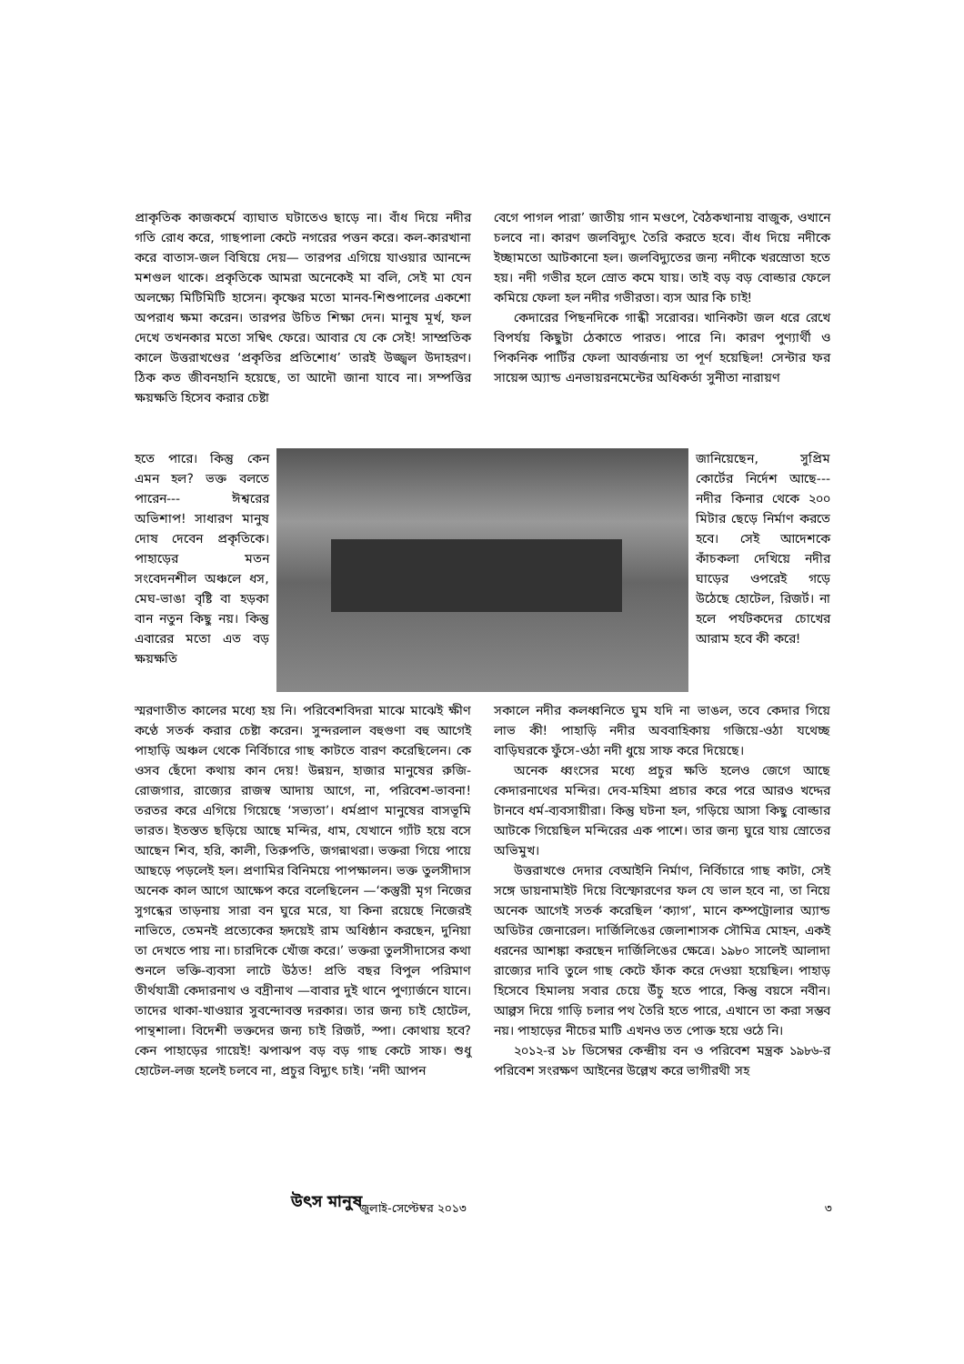প্রাকৃতিক কাজকর্মে ব্যাঘাত ঘটাতেও ছাড়ে না। বাঁধ দিয়ে নদীর গতি রোধ করে, গাছপালা কেটে নগরের পত্তন করে। কল-কারখানা করে বাতাস-জল বিষিয়ে দেয়— তারপর এগিয়ে যাওয়ার আনন্দে মশগুল থাকে। প্রকৃতিকে আমরা অনেকেই মা বলি, সেই মা যেন অলক্ষ্যে মিটিমিটি হাসেন। কৃষ্ণের মতো মানব-শিশুপালের একশো অপরাধ ক্ষমা করেন। তারপর উচিত শিক্ষা দেন। মানুষ মূর্খ, ফল দেখে তখনকার মতো সম্বিৎ ফেরে। আবার যে কে সেই! সাম্প্রতিক কালে উত্তরাখণ্ডের ‘প্রকৃতির প্রতিশোধ’ তারই উজ্জ্বল উদাহরণ। ঠিক কত জীবনহানি হয়েছে, তা আদৌ জানা যাবে না। সম্পত্তির ক্ষয়ক্ষতি হিসেব করার চেষ্টা
বেগে পাগল পারা’ জাতীয় গান মণ্ডপে, বৈঠকখানায় বাজুক, ওখানে চলবে না। কারণ জলবিদ্যুৎ তৈরি করতে হবে। বাঁধ দিয়ে নদীকে ইচ্ছামতো আটকানো হল। জলবিদ্যুতের জন্য নদীকে খরস্রোতা হতে হয়। নদী গভীর হলে স্রোত কমে যায়। তাই বড় বড় বোল্ডার ফেলে কমিয়ে ফেলা হল নদীর গভীরতা। ব্যস আর কি চাই!
কেদারের পিছনদিকে গান্ধী সরোবর। খানিকটা জল ধরে রেখে বিপর্যয় কিছুটা ঠেকাতে পারত। পারে নি। কারণ পুণ্যার্থী ও পিকনিক পার্টির ফেলা আবর্জনায় তা পূর্ণ হয়েছিল! সেন্টার ফর সায়েন্স অ্যান্ড এনভায়রনমেন্টের অধিকর্তা সুনীতা নারায়ণ
হতে পারে। কিন্তু কেন এমন হল? ভক্ত বলতে পারেন--- ঈশ্বরের অভিশাপ! সাধারণ মানুষ দোষ দেবেন প্রকৃতিকে। পাহাড়ের মতন সংবেদনশীল অঞ্চলে ধস, মেঘ-ভাঙা বৃষ্টি বা হড়কা বান নতুন কিছু নয়। কিন্তু এবারের মতো এত বড় ক্ষয়ক্ষতি
জানিয়েছেন, সুপ্রিম কোর্টের নির্দেশ আছে---নদীর কিনার থেকে ২০০ মিটার ছেড়ে নির্মাণ করতে হবে। সেই আদেশকে কাঁচকলা দেখিয়ে নদীর ঘাড়ের ওপরেই গড়ে উঠেছে হোটেল, রিজর্ট। না হলে পর্যটকদের চোখের আরাম হবে কী করে!
স্মরণাতীত কালের মধ্যে হয় নি। পরিবেশবিদরা মাঝে মাঝেই ক্ষীণ কণ্ঠে সতর্ক করার চেষ্টা করেন। সুন্দরলাল বহুগুণা বহু আগেই পাহাড়ি অঞ্চল থেকে নির্বিচারে গাছ কাটতে বারণ করেছিলেন। কে ওসব ছেঁদো কথায় কান দেয়! উন্নয়ন, হাজার মানুষের রুজি-রোজগার, রাজ্যের রাজস্ব আদায় আগে, না, পরিবেশ-ভাবনা! তরতর করে এগিয়ে গিয়েছে ‘সভ্যতা’। ধর্মপ্রাণ মানুষের বাসভূমি ভারত। ইতস্তত ছড়িয়ে আছে মন্দির, ধাম, যেখানে গ্যাঁট হয়ে বসে আছেন শিব, হরি, কালী, তিরুপতি, জগন্নাথরা। ভক্তরা গিয়ে পায়ে আছড়ে পড়লেই হল। প্রণামির বিনিময়ে পাপক্ষালন। ভক্ত তুলসীদাস অনেক কাল আগে আক্ষেপ করে বলেছিলেন —‘কস্তুরী মৃগ নিজের সুগন্ধের তাড়নায় সারা বন ঘুরে মরে, যা কিনা রয়েছে নিজেরই নাভিতে, তেমনই প্রত্যেকের হৃদয়েই রাম অধিষ্ঠান করছেন, দুনিয়া তা দেখতে পায় না। চারদিকে খোঁজ করে।’ ভক্তরা তুলসীদাসের কথা শুনলে ভক্তি-ব্যবসা লাটে উঠত! প্রতি বছর বিপুল পরিমাণ তীর্থযাত্রী কেদারনাথ ও বদ্রীনাথ —বাবার দুই থানে পুণ্যার্জনে যানে। তাদের থাকা-খাওয়ার সুবন্দোবস্ত দরকার। তার জন্য চাই হোটেল, পান্থশালা। বিদেশী ভক্তদের জন্য চাই রিজর্ট, স্পা। কোথায় হবে? কেন পাহাড়ের গায়েই! ঝপাঝপ বড় বড় গাছ কেটে সাফ। শুধু হোটেল-লজ হলেই চলবে না, প্রচুর বিদ্যুৎ চাই। ‘নদী আপন
সকালে নদীর কলধ্বনিতে ঘুম যদি না ভাঙল, তবে কেদার গিয়ে লাভ কী! পাহাড়ি নদীর অববাহিকায় গজিয়ে-ওঠা যথেচ্ছ বাড়িঘরকে ফুঁসে-ওঠা নদী ধুয়ে সাফ করে দিয়েছে।
অনেক ধ্বংসের মধ্যে প্রচুর ক্ষতি হলেও জেগে আছে কেদারনাথের মন্দির। দেব-মহিমা প্রচার করে পরে আরও খদ্দের টানবে ধর্ম-ব্যবসায়ীরা। কিন্তু ঘটনা হল, গড়িয়ে আসা কিছু বোল্ডার আটকে গিয়েছিল মন্দিরের এক পাশে। তার জন্য ঘুরে যায় স্রোতের অভিমুখ।
উত্তরাখণ্ডে দেদার বেআইনি নির্মাণ, নির্বিচারে গাছ কাটা, সেই সঙ্গে ডায়নামাইট দিয়ে বিস্ফোরণের ফল যে ভাল হবে না, তা নিয়ে অনেক আগেই সতর্ক করেছিল ‘ক্যাগ’, মানে কম্পট্রোলার অ্যান্ড অডিটর জেনারেল। দার্জিলিঙের জেলাশাসক সৌমিত্র মোহন, একই ধরনের আশঙ্কা করছেন দার্জিলিঙের ক্ষেত্রে। ১৯৮০ সালেই আলাদা রাজ্যের দাবি তুলে গাছ কেটে ফাঁক করে দেওয়া হয়েছিল। পাহাড় হিসেবে হিমালয় সবার চেয়ে উঁচু হতে পারে, কিন্তু বয়সে নবীন। আল্পস দিয়ে গাড়ি চলার পথ তৈরি হতে পারে, এখানে তা করা সম্ভব নয়। পাহাড়ের নীচের মাটি এখনও তত পোক্ত হয়ে ওঠে নি।
২০১২-র ১৮ ডিসেম্বর কেন্দ্রীয় বন ও পরিবেশ মন্ত্রক ১৯৮৬-র পরিবেশ সংরক্ষণ আইনের উল্লেখ করে ভাগীরথী সহ
উৎস মানুষ জুলাই-সেপ্টেম্বর ২০১৩ ৩